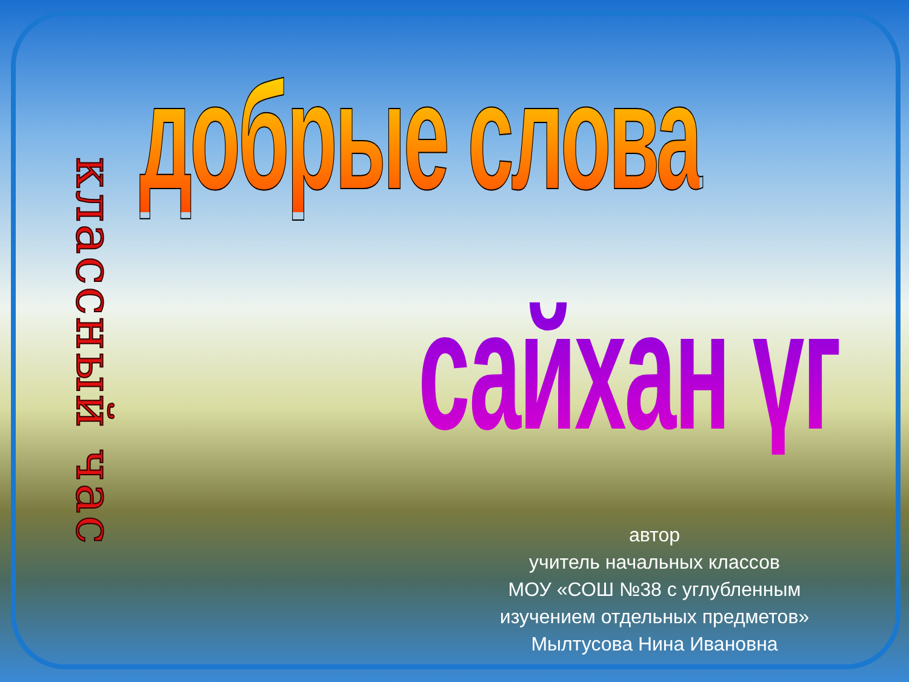классный час
добрые слова
сайхан үг
автор
учитель начальных классов
МОУ «СОШ №38 с углубленным изучением отдельных предметов»
Мылтусова Нина Ивановна